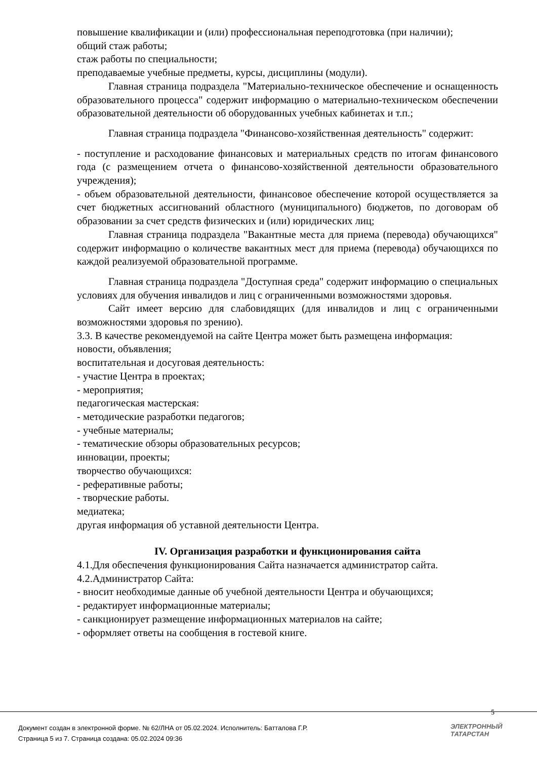повышение квалификации и (или) профессиональная переподготовка (при наличии);
общий стаж работы;
стаж работы по специальности;
преподаваемые учебные предметы, курсы, дисциплины (модули).
Главная страница подраздела "Материально-техническое обеспечение и оснащенность образовательного процесса" содержит информацию о материально-техническом обеспечении образовательной деятельности об оборудованных учебных кабинетах и т.п.;
Главная страница подраздела "Финансово-хозяйственная деятельность" содержит:
- поступление и расходование финансовых и материальных средств по итогам финансового года (с размещением отчета о финансово-хозяйственной деятельности образовательного учреждения);
- объем образовательной деятельности, финансовое обеспечение которой осуществляется за счет бюджетных ассигнований областного (муниципального) бюджетов, по договорам об образовании за счет средств физических и (или) юридических лиц;
Главная страница подраздела "Вакантные места для приема (перевода) обучающихся" содержит информацию о количестве вакантных мест для приема (перевода) обучающихся по каждой реализуемой образовательной программе.
Главная страница подраздела "Доступная среда" содержит информацию о специальных условиях для обучения инвалидов и лиц с ограниченными возможностями здоровья.
Сайт имеет версию для слабовидящих (для инвалидов и лиц с ограниченными возможностями здоровья по зрению).
3.3. В качестве рекомендуемой на сайте Центра может быть размещена информация:
новости, объявления;
воспитательная и досуговая деятельность:
- участие Центра в проектах;
- мероприятия;
педагогическая мастерская:
- методические разработки педагогов;
- учебные материалы;
- тематические обзоры образовательных ресурсов;
инновации, проекты;
творчество обучающихся:
- реферативные работы;
- творческие работы.
медиатека;
другая информация об уставной деятельности Центра.
IV. Организация разработки и функционирования сайта
4.1.Для обеспечения функционирования Сайта назначается администратор сайта.
4.2.Администратор Сайта:
- вносит необходимые данные об учебной деятельности Центра и обучающихся;
- редактирует информационные материалы;
- санкционирует размещение информационных материалов на сайте;
- оформляет ответы на сообщения в гостевой книге.
5
Документ создан в электронной форме. № 62/ЛНА от 05.02.2024. Исполнитель: Батталова Г.Р.
Страница 5 из 7. Страница создана: 05.02.2024 09:36
ЭЛЕКТРОННЫЙ
ТАТАРСТАН